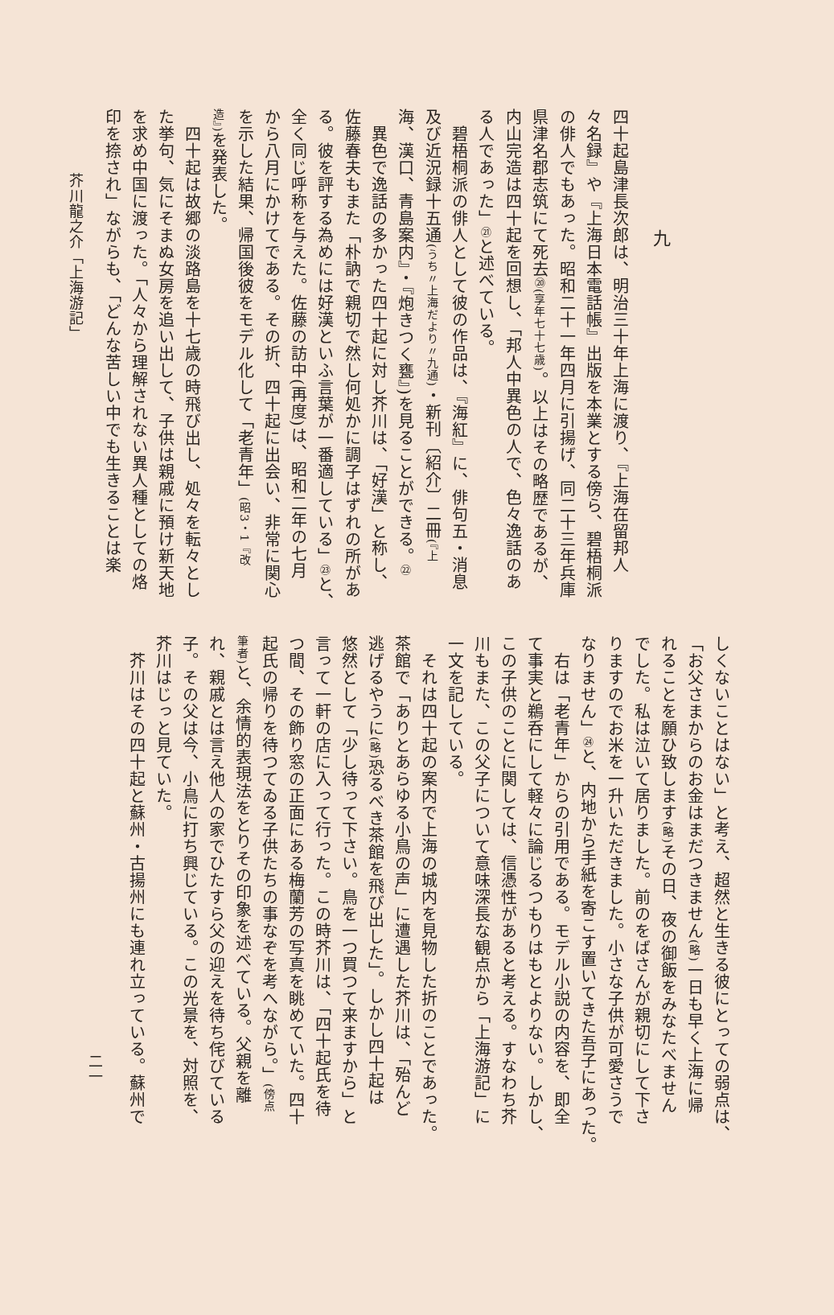九
四十起島津長次郎は、明治三十年上海に渡り、『上海在留邦人
々名録』や『上海日本電話帳』出版を本業とする傍ら、碧梧桐派
の俳人でもあった。昭和二十一年四月に引揚げ、同二十三年兵庫
県津名郡志筑にて死去⑳(享年七十七歳)。以上はその略歴であるが、
内山完造は四十起を回想し、「邦人中異色の人で、色々逸話のあ
る人であった」㉑と述べている。
　碧梧桐派の俳人として彼の作品は、『海紅』に、俳句五・消息
及び近況録十五通(うち〃上海だより〃九通)・新刊〔紹介〕二冊(『上
海、漢口、青島案内』・『炮きつく甕』)を見ることができる。㉒
　異色で逸話の多かった四十起に対し芥川は、「好漢」と称し、
佐藤春夫もまた「朴訥で親切で然し何処かに調子はずれの所があ
る。彼を評する為めには好漢といふ言葉が一番適している」㉓と、
全く同じ呼称を与えた。佐藤の訪中(再度)は、昭和二年の七月
から八月にかけてである。その折、四十起に出会い、非常に関心
を示した結果、帰国後彼をモデル化して「老青年」(昭3・1『改
造』) を発表した。
　四十起は故郷の淡路島を十七歳の時飛び出し、処々を転々とし
た挙句、気にそまぬ女房を追い出して、子供は親戚に預け新天地
を求め中国に渡った。「人々から理解されない異人種としての烙
印を捺され」ながらも、「どんな苦しい中でも生きることは楽
芥川龍之介「上海游記」
しくないことはない」と考え、超然と生きる彼にとっての弱点は、
「お父さまからのお金はまだつきません(略) 一日も早く上海に帰
れることを願ひ致します(略) その日、夜の御飯をみなたべません
でした。私は泣いて居りました。前のをばさんが親切にして下さ
りますのでお米を一升いただきました。小さな子供が可愛さうで
なりません」㉔と、内地から手紙を寄こす置いてきた吾子にあった。
　右は「老青年」からの引用である。モデル小説の内容を、即全
て事実と鵜呑にして軽々に論じるつもりはもとよりない。しかし、
この子供のことに関しては、信憑性があると考える。すなわち芥
川もまた、この父子について意味深長な観点から「上海游記」に
一文を記している。
　それは四十起の案内で上海の城内を見物した折のことであった。
茶館で「ありとあらゆる小鳥の声」に遭遇した芥川は、「殆んど
逃げるやうに(略) 恐るべき茶館を飛び出した」。しかし四十起は
悠然として「少し待って下さい。鳥を一つ買つて来ますから」と
言って一軒の店に入って行った。この時芥川は、「四十起氏を待
つ間、その飾り窓の正面にある梅蘭芳の写真を眺めていた。四十
起氏の帰りを待つてゐる子供たちの事なぞを考へながら。」(傍点
筆者) と、余情的表現法をとりその印象を述べている。父親を離
れ、親戚とは言え他人の家でひたすら父の迎えを待ち侘びている
子。その父は今、小鳥に打ち興じている。この光景を、対照を、
芥川はじっと見ていた。
　芥川はその四十起と蘇州・古揚州にも連れ立っている。蘇州で
二一